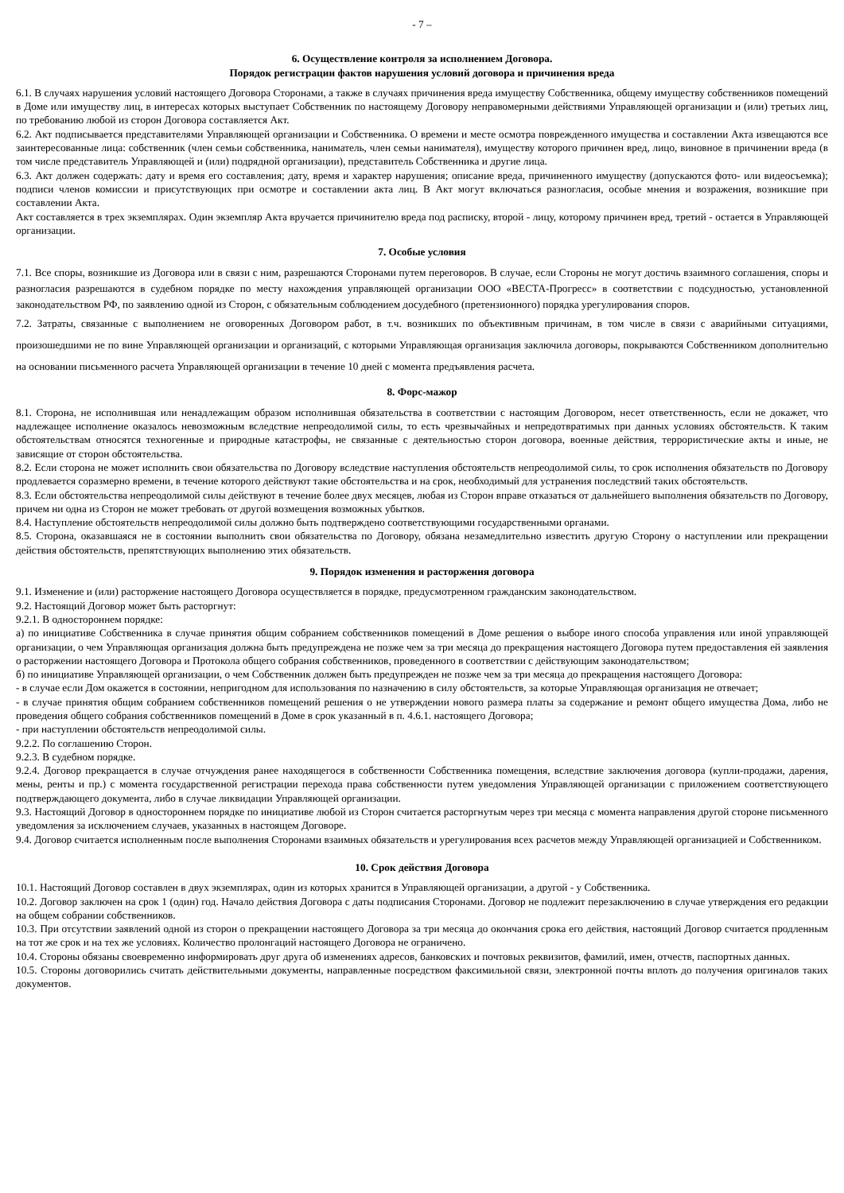- 7 –
6. Осуществление контроля за исполнением Договора.
Порядок регистрации фактов нарушения условий договора и причинения вреда
6.1. В случаях нарушения условий настоящего Договора Сторонами, а также в случаях причинения вреда имуществу Собственника, общему имуществу собственников помещений в Доме или имуществу лиц, в интересах которых выступает Собственник по настоящему Договору неправомерными действиями Управляющей организации и (или) третьих лиц, по требованию любой из сторон Договора составляется Акт.
6.2. Акт подписывается представителями Управляющей организации и Собственника. О времени и месте осмотра поврежденного имущества и составлении Акта извещаются все заинтересованные лица: собственник (член семьи собственника, наниматель, член семьи нанимателя), имуществу которого причинен вред, лицо, виновное в причинении вреда (в том числе представитель Управляющей и (или) подрядной организации), представитель Собственника и другие лица.
6.3. Акт должен содержать: дату и время его составления; дату, время и характер нарушения; описание вреда, причиненного имуществу (допускаются фото- или видеосъемка); подписи членов комиссии и присутствующих при осмотре и составлении акта лиц. В Акт могут включаться разногласия, особые мнения и возражения, возникшие при составлении Акта.
Акт составляется в трех экземплярах. Один экземпляр Акта вручается причинителю вреда под расписку, второй - лицу, которому причинен вред, третий - остается в Управляющей организации.
7. Особые условия
7.1. Все споры, возникшие из Договора или в связи с ним, разрешаются Сторонами путем переговоров. В случае, если Стороны не могут достичь взаимного соглашения, споры и разногласия разрешаются в судебном порядке по месту нахождения управляющей организации ООО «ВЕСТА-Прогресс» в соответствии с подсудностью, установленной законодательством РФ, по заявлению одной из Сторон, с обязательным соблюдением досудебного (претензионного) порядка урегулирования споров.
7.2. Затраты, связанные с выполнением не оговоренных Договором работ, в т.ч. возникших по объективным причинам, в том числе в связи с аварийными ситуациями, произошедшими не по вине Управляющей организации и организаций, с которыми Управляющая организация заключила договоры, покрываются Собственником дополнительно на основании письменного расчета Управляющей организации в течение 10 дней с момента предъявления расчета.
8. Форс-мажор
8.1. Сторона, не исполнившая или ненадлежащим образом исполнившая обязательства в соответствии с настоящим Договором, несет ответственность, если не докажет, что надлежащее исполнение оказалось невозможным вследствие непреодолимой силы, то есть чрезвычайных и непредотвратимых при данных условиях обстоятельств. К таким обстоятельствам относятся техногенные и природные катастрофы, не связанные с деятельностью сторон договора, военные действия, террористические акты и иные, не зависящие от сторон обстоятельства.
8.2. Если сторона не может исполнить свои обязательства по Договору вследствие наступления обстоятельств непреодолимой силы, то срок исполнения обязательств по Договору продлевается соразмерно времени, в течение которого действуют такие обстоятельства и на срок, необходимый для устранения последствий таких обстоятельств.
8.3. Если обстоятельства непреодолимой силы действуют в течение более двух месяцев, любая из Сторон вправе отказаться от дальнейшего выполнения обязательств по Договору, причем ни одна из Сторон не может требовать от другой возмещения возможных убытков.
8.4. Наступление обстоятельств непреодолимой силы должно быть подтверждено соответствующими государственными органами.
8.5. Сторона, оказавшаяся не в состоянии выполнить свои обязательства по Договору, обязана незамедлительно известить другую Сторону о наступлении или прекращении действия обстоятельств, препятствующих выполнению этих обязательств.
9. Порядок изменения и расторжения договора
9.1. Изменение и (или) расторжение настоящего Договора осуществляется в порядке, предусмотренном гражданским законодательством.
9.2. Настоящий Договор может быть расторгнут:
9.2.1. В одностороннем порядке:
а) по инициативе Собственника в случае принятия общим собранием собственников помещений в Доме решения о выборе иного способа управления или иной управляющей организации, о чем Управляющая организация должна быть предупреждена не позже чем за три месяца до прекращения настоящего Договора путем предоставления ей заявления о расторжении настоящего Договора и Протокола общего собрания собственников, проведенного в соответствии с действующим законодательством;
б) по инициативе Управляющей организации, о чем Собственник должен быть предупрежден не позже чем за три месяца до прекращения настоящего Договора:
- в случае если Дом окажется в состоянии, непригодном для использования по назначению в силу обстоятельств, за которые Управляющая организация не отвечает;
- в случае принятия общим собранием собственников помещений решения о не утверждении нового размера платы за содержание и ремонт общего имущества Дома, либо не проведения общего собрания собственников помещений в Доме в срок указанный в п. 4.6.1. настоящего Договора;
- при наступлении обстоятельств непреодолимой силы.
9.2.2. По соглашению Сторон.
9.2.3. В судебном порядке.
9.2.4. Договор прекращается в случае отчуждения ранее находящегося в собственности Собственника помещения, вследствие заключения договора (купли-продажи, дарения, мены, ренты и пр.) с момента государственной регистрации перехода права собственности путем уведомления Управляющей организации с приложением соответствующего подтверждающего документа, либо в случае ликвидации Управляющей организации.
9.3. Настоящий Договор в одностороннем порядке по инициативе любой из Сторон считается расторгнутым через три месяца с момента направления другой стороне письменного уведомления за исключением случаев, указанных в настоящем Договоре.
9.4. Договор считается исполненным после выполнения Сторонами взаимных обязательств и урегулирования всех расчетов между Управляющей организацией и Собственником.
10. Срок действия Договора
10.1. Настоящий Договор составлен в двух экземплярах, один из которых хранится в Управляющей организации, а другой - у Собственника.
10.2. Договор заключен на срок 1 (один) год. Начало действия Договора с даты подписания Сторонами. Договор не подлежит перезаключению в случае утверждения его редакции на общем собрании собственников.
10.3. При отсутствии заявлений одной из сторон о прекращении настоящего Договора за три месяца до окончания срока его действия, настоящий Договор считается продленным на тот же срок и на тех же условиях. Количество пролонгаций настоящего Договора не ограничено.
10.4. Стороны обязаны своевременно информировать друг друга об изменениях адресов, банковских и почтовых реквизитов, фамилий, имен, отчеств, паспортных данных.
10.5. Стороны договорились считать действительными документы, направленные посредством факсимильной связи, электронной почты вплоть до получения оригиналов таких документов.